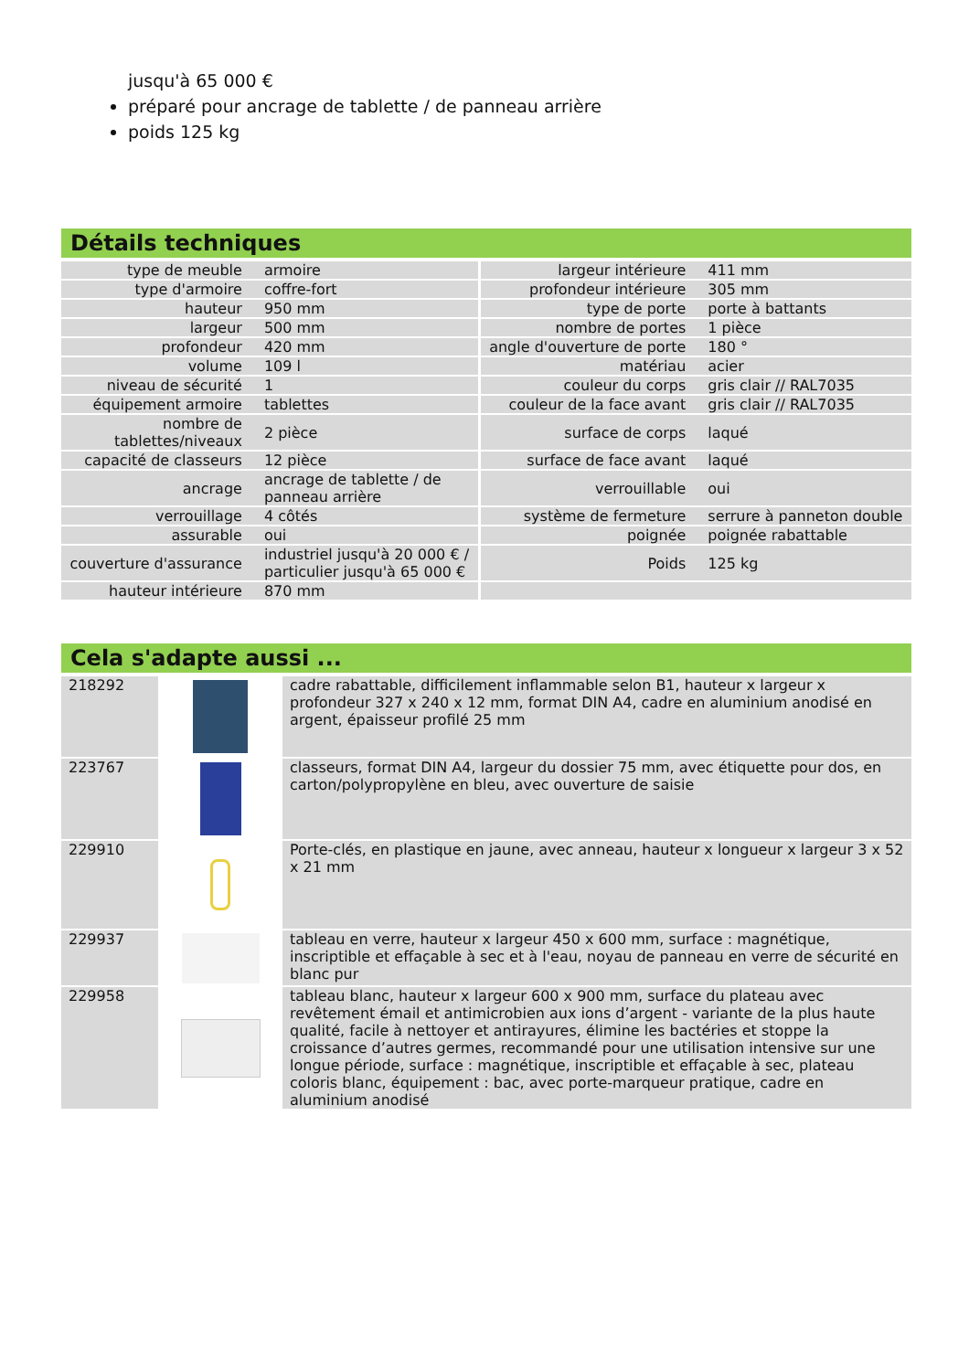jusqu'à 65 000 €
préparé pour ancrage de tablette / de panneau arrière
poids 125 kg
Détails techniques
| type de meuble | armoire | largeur intérieure | 411 mm |
| type d'armoire | coffre-fort | profondeur intérieure | 305 mm |
| hauteur | 950 mm | type de porte | porte à battants |
| largeur | 500 mm | nombre de portes | 1 pièce |
| profondeur | 420 mm | angle d'ouverture de porte | 180 ° |
| volume | 109 l | matériau | acier |
| niveau de sécurité | 1 | couleur du corps | gris clair // RAL7035 |
| équipement armoire | tablettes | couleur de la face avant | gris clair // RAL7035 |
| nombre de tablettes/niveaux | 2 pièce | surface de corps | laqué |
| capacité de classeurs | 12 pièce | surface de face avant | laqué |
| ancrage | ancrage de tablette / de panneau arrière | verrouillable | oui |
| verrouillage | 4 côtés | système de fermeture | serrure à panneton double |
| assurable | oui | poignée | poignée rabattable |
| couverture d'assurance | industriel jusqu'à 20 000 € / particulier jusqu'à 65 000 € | Poids | 125 kg |
| hauteur intérieure | 870 mm | | |
Cela s'adapte aussi ...
| 218292 | | cadre rabattable, difficilement inflammable selon B1, hauteur x largeur x profondeur 327 x 240 x 12 mm, format DIN A4, cadre en aluminium anodisé en argent, épaisseur profilé 25 mm |
| 223767 | | classeurs, format DIN A4, largeur du dossier 75 mm, avec étiquette pour dos, en carton/polypropylène en bleu, avec ouverture de saisie |
| 229910 | | Porte-clés, en plastique en jaune, avec anneau, hauteur x longueur x largeur 3 x 52 x 21 mm |
| 229937 | | tableau en verre, hauteur x largeur 450 x 600 mm, surface : magnétique, inscriptible et effaçable à sec et à l'eau, noyau de panneau en verre de sécurité en blanc pur |
| 229958 | | tableau blanc, hauteur x largeur 600 x 900 mm, surface du plateau avec revêtement émail et antimicrobien aux ions d’argent - variante de la plus haute qualité, facile à nettoyer et antirayures, élimine les bactéries et stoppe la croissance d’autres germes, recommandé pour une utilisation intensive sur une longue période, surface : magnétique, inscriptible et effaçable à sec, plateau coloris blanc, équipement : bac, avec porte-marqueur pratique, cadre en aluminium anodisé |